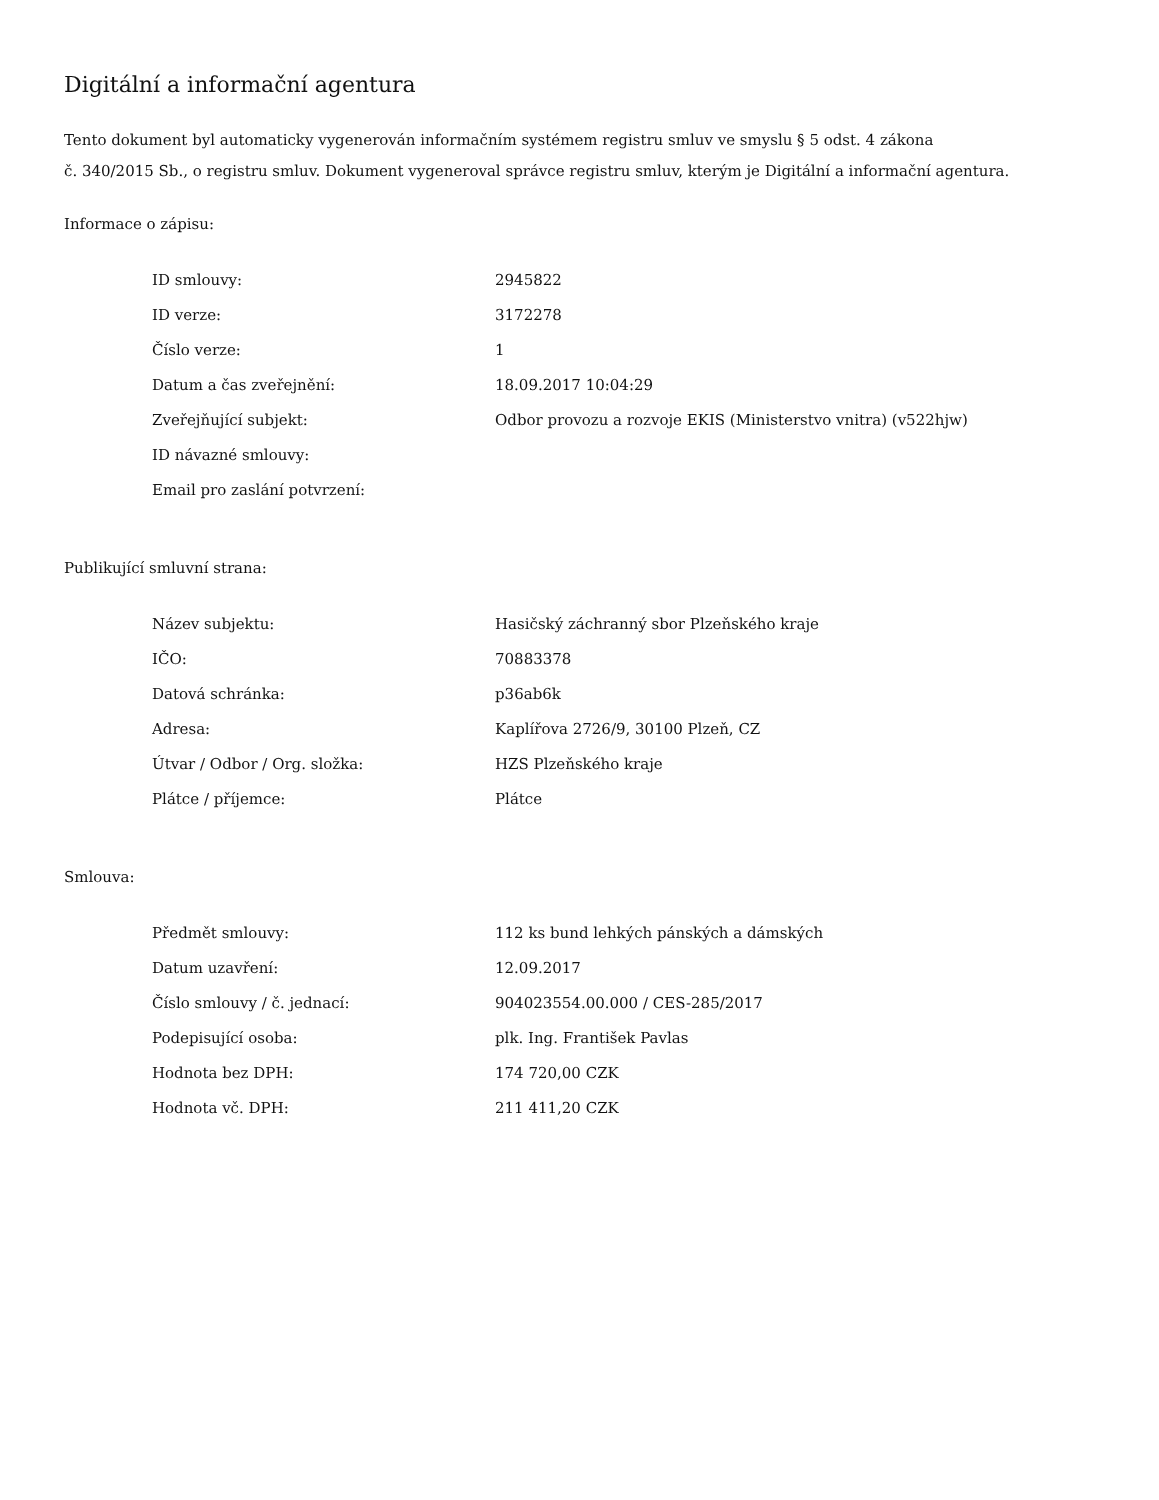Digitální a informační agentura
Tento dokument byl automaticky vygenerován informačním systémem registru smluv ve smyslu § 5 odst. 4 zákona
č. 340/2015 Sb., o registru smluv. Dokument vygeneroval správce registru smluv, kterým je Digitální a informační agentura.
Informace o zápisu:
| ID smlouvy: | 2945822 |
| ID verze: | 3172278 |
| Číslo verze: | 1 |
| Datum a čas zveřejnění: | 18.09.2017 10:04:29 |
| Zveřejňující subjekt: | Odbor provozu a rozvoje EKIS (Ministerstvo vnitra) (v522hjw) |
| ID návazné smlouvy: | |
| Email pro zaslání potvrzení: | |
Publikující smluvní strana:
| Název subjektu: | Hasičský záchranný sbor Plzeňského kraje |
| IČO: | 70883378 |
| Datová schránka: | p36ab6k |
| Adresa: | Kaplířova 2726/9, 30100 Plzeň, CZ |
| Útvar / Odbor / Org. složka: | HZS Plzeňského kraje |
| Plátce / příjemce: | Plátce |
Smlouva:
| Předmět smlouvy: | 112 ks bund lehkých pánských a dámských |
| Datum uzavření: | 12.09.2017 |
| Číslo smlouvy / č. jednací: | 904023554.00.000 / CES-285/2017 |
| Podepisující osoba: | plk. Ing. František Pavlas |
| Hodnota bez DPH: | 174 720,00 CZK |
| Hodnota vč. DPH: | 211 411,20 CZK |